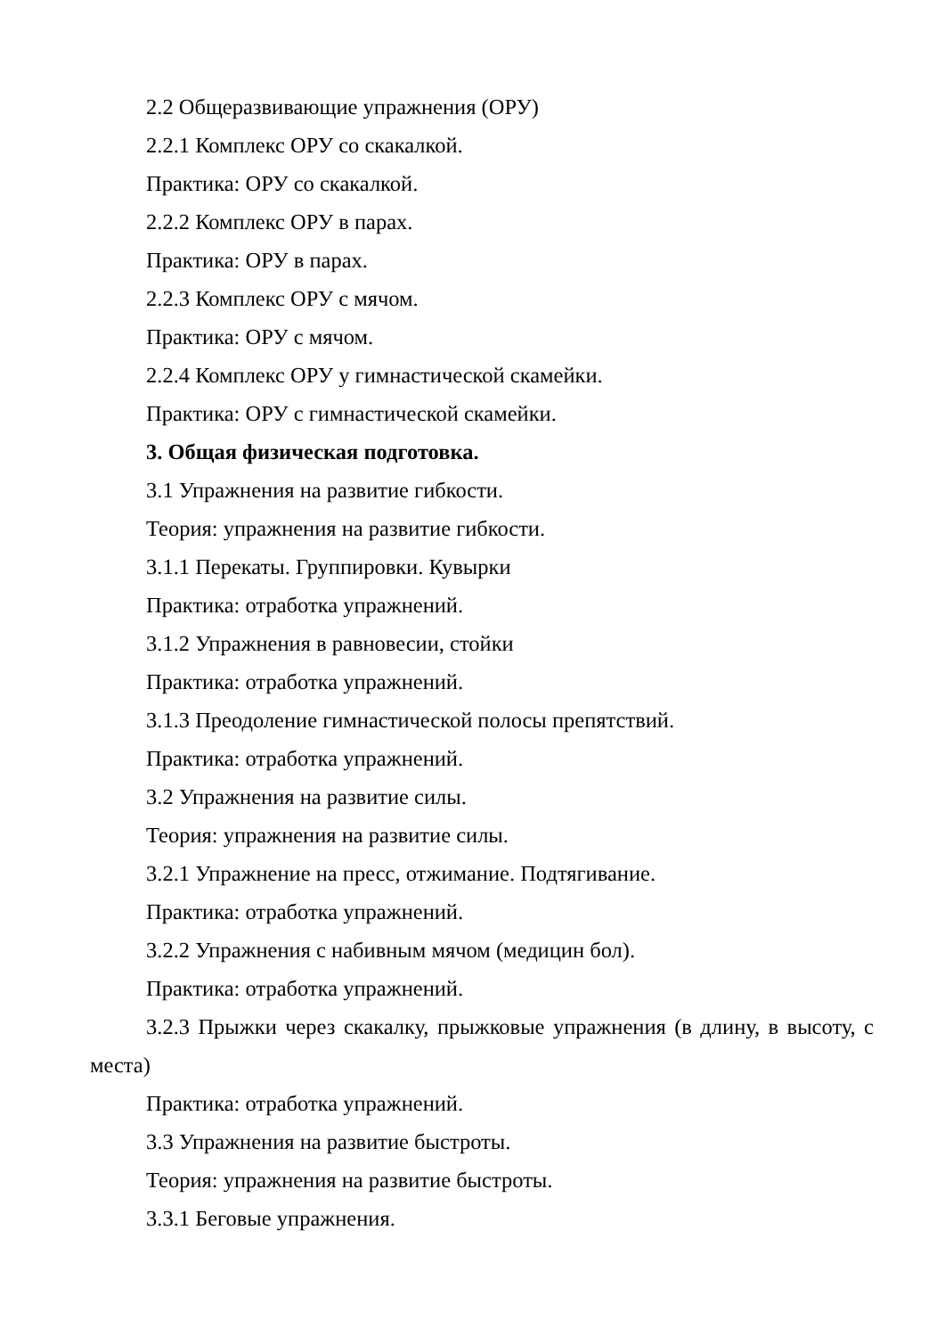2.2 Общеразвивающие упражнения (ОРУ)
2.2.1 Комплекс ОРУ со скакалкой.
Практика: ОРУ со скакалкой.
2.2.2 Комплекс ОРУ в парах.
Практика: ОРУ в парах.
2.2.3 Комплекс ОРУ с мячом.
Практика: ОРУ с мячом.
2.2.4 Комплекс ОРУ у гимнастической скамейки.
Практика: ОРУ с гимнастической скамейки.
3. Общая физическая подготовка.
3.1 Упражнения на развитие гибкости.
Теория: упражнения на развитие гибкости.
3.1.1 Перекаты. Группировки. Кувырки
Практика: отработка упражнений.
3.1.2 Упражнения в равновесии, стойки
Практика: отработка упражнений.
3.1.3 Преодоление гимнастической полосы препятствий.
Практика: отработка упражнений.
3.2 Упражнения на развитие силы.
Теория: упражнения на развитие силы.
3.2.1 Упражнение на пресс, отжимание. Подтягивание.
Практика: отработка упражнений.
3.2.2 Упражнения с набивным мячом (медицин бол).
Практика: отработка упражнений.
3.2.3 Прыжки через скакалку, прыжковые упражнения (в длину, в высоту, с места)
Практика: отработка упражнений.
3.3 Упражнения на развитие быстроты.
Теория: упражнения на развитие быстроты.
3.3.1 Беговые упражнения.